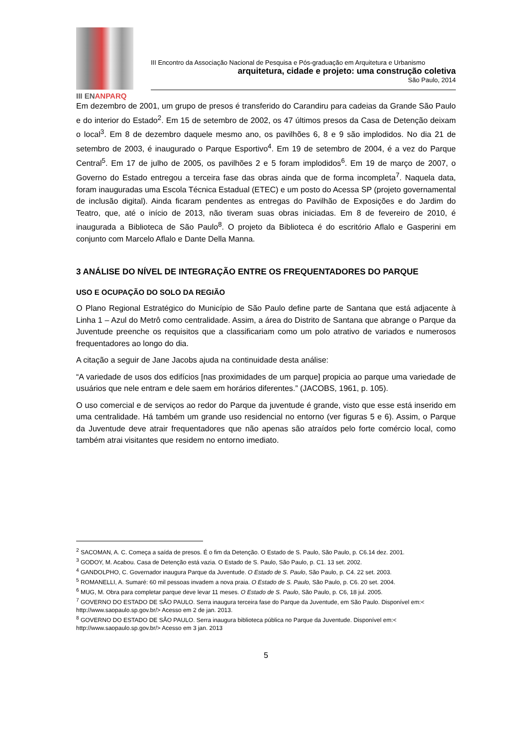III ENANPARQ
III Encontro da Associação Nacional de Pesquisa e Pós-graduação em Arquitetura e Urbanismo
arquitetura, cidade e projeto: uma construção coletiva
São Paulo, 2014
Em dezembro de 2001, um grupo de presos é transferido do Carandiru para cadeias da Grande São Paulo e do interior do Estado<sup>2</sup>. Em 15 de setembro de 2002, os 47 últimos presos da Casa de Detenção deixam o local<sup>3</sup>. Em 8 de dezembro daquele mesmo ano, os pavilhões 6, 8 e 9 são implodidos. No dia 21 de setembro de 2003, é inaugurado o Parque Esportivo<sup>4</sup>. Em 19 de setembro de 2004, é a vez do Parque Central<sup>5</sup>. Em 17 de julho de 2005, os pavilhões 2 e 5 foram implodidos<sup>6</sup>. Em 19 de março de 2007, o Governo do Estado entregou a terceira fase das obras ainda que de forma incompleta<sup>7</sup>. Naquela data, foram inauguradas uma Escola Técnica Estadual (ETEC) e um posto do Acessa SP (projeto governamental de inclusão digital). Ainda ficaram pendentes as entregas do Pavilhão de Exposições e do Jardim do Teatro, que, até o início de 2013, não tiveram suas obras iniciadas. Em 8 de fevereiro de 2010, é inaugurada a Biblioteca de São Paulo<sup>8</sup>. O projeto da Biblioteca é do escritório Aflalo e Gasperini em conjunto com Marcelo Aflalo e Dante Della Manna.
3 ANÁLISE DO NÍVEL DE INTEGRAÇÃO ENTRE OS FREQUENTADORES DO PARQUE
USO E OCUPAÇÃO DO SOLO DA REGIÃO
O Plano Regional Estratégico do Município de São Paulo define parte de Santana que está adjacente à Linha 1 – Azul do Metrô como centralidade. Assim, a área do Distrito de Santana que abrange o Parque da Juventude preenche os requisitos que a classificariam como um polo atrativo de variados e numerosos frequentadores ao longo do dia.
A citação a seguir de Jane Jacobs ajuda na continuidade desta análise:
“A variedade de usos dos edifícios [nas proximidades de um parque] propicia ao parque uma variedade de usuários que nele entram e dele saem em horários diferentes.” (JACOBS, 1961, p. 105).
O uso comercial e de serviços ao redor do Parque da juventude é grande, visto que esse está inserido em uma centralidade. Há também um grande uso residencial no entorno (ver figuras 5 e 6). Assim, o Parque da Juventude deve atrair frequentadores que não apenas são atraídos pelo forte comércio local, como também atrai visitantes que residem no entorno imediato.
<sup>2</sup> SACOMAN, A. C. Começa a saída de presos. É o fim da Detenção. O Estado de S. Paulo, São Paulo, p. C6.14 dez. 2001.
<sup>3</sup> GODOY, M. Acabou. Casa de Detenção está vazia. O Estado de S. Paulo, São Paulo, p. C1. 13 set. 2002.
<sup>4</sup> GANDOLPHO, C. Governador inaugura Parque da Juventude. O Estado de S. Paulo, São Paulo, p. C4. 22 set. 2003.
<sup>5</sup> ROMANELLI, A. Sumaré: 60 mil pessoas invadem a nova praia. O Estado de S. Paulo, São Paulo, p. C6. 20 set. 2004.
<sup>6</sup> MUG, M. Obra para completar parque deve levar 11 meses. O Estado de S. Paulo, São Paulo, p. C6, 18 jul. 2005.
<sup>7</sup> GOVERNO DO ESTADO DE SÃO PAULO. Serra inaugura terceira fase do Parque da Juventude, em São Paulo. Disponível em:< http://www.saopaulo.sp.gov.br/> Acesso em 2 de jan. 2013.
<sup>8</sup> GOVERNO DO ESTADO DE SÃO PAULO. Serra inaugura biblioteca pública no Parque da Juventude. Disponível em:< http://www.saopaulo.sp.gov.br/> Acesso em 3 jan. 2013
5